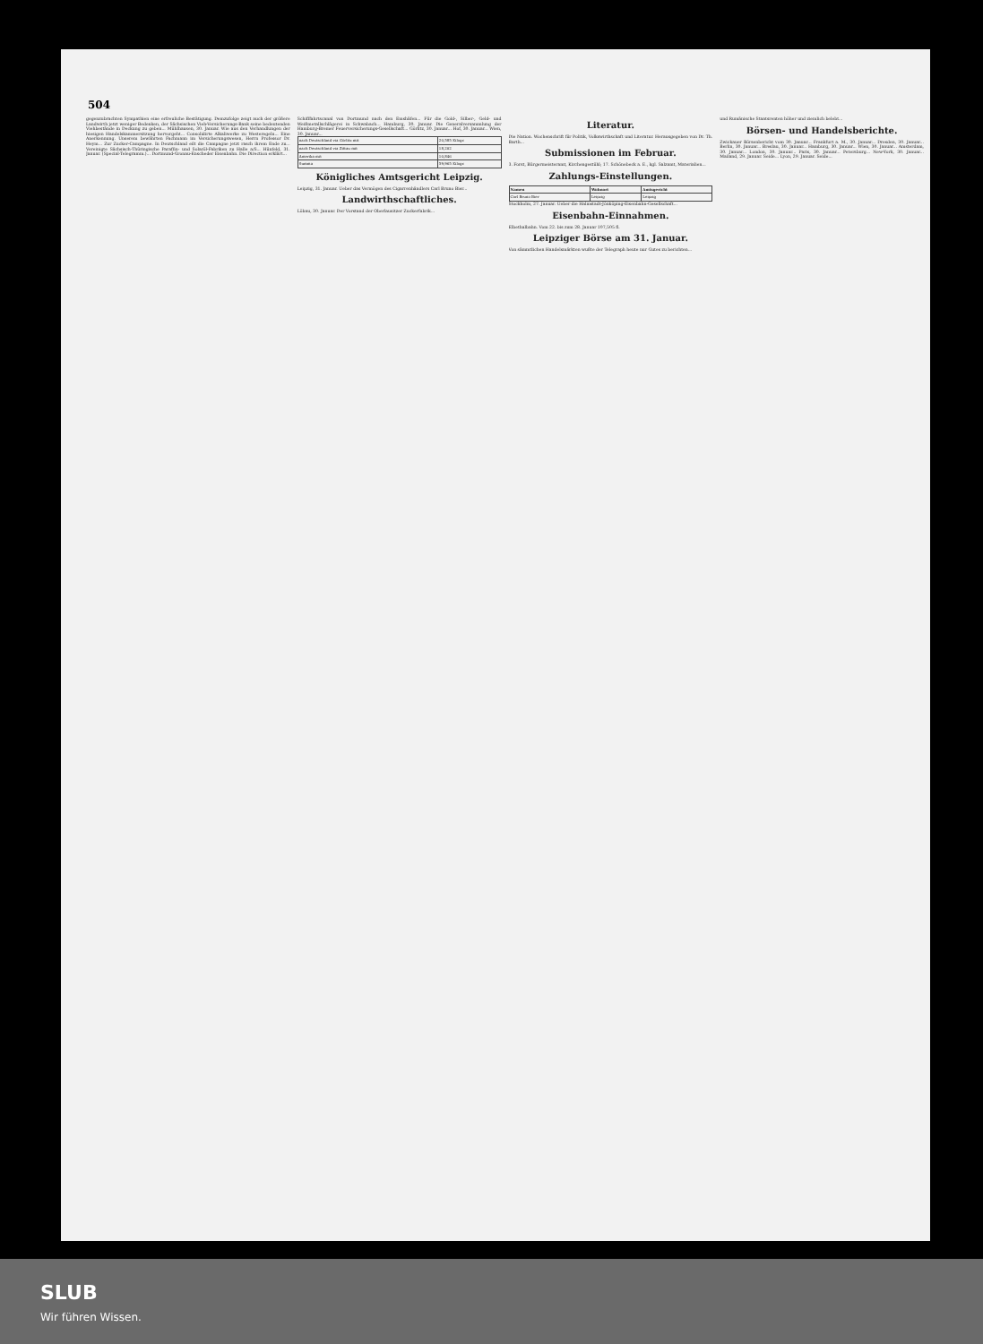504
gegenzubrachten Sympathien eine erfreuliche Bestätigung. Demzufolge zeigt auch der größere Landwirth jetzt weniger Bedenken, der Sächsischen Vieh-Versicherungs-Bank seine bedeutenden Viehbestände in Deckung zu geben... Mühlhausen, 30. Januar. Wie aus den Verhandlungen der hiesigen Handelskammersitzung hervorgeht... Consolidirte Alkaliwerke zu Westeregeln... Eine Anerkennung. Unserem bewährten Fachmann im Versicherungswesen, Herrn Professor Dr. Heym... Zur Zucker-Campagne. In Deutschland eilt die Campagne jetzt rasch ihrem Ende zu... Vereinigte Sächsisch-Thüringische Paraffin- und Solaröl-Fabriken zu Halle a/S... Hünfeld, 31. Januar. (Special-Telegramm.)... Dortmund-Gronau-Enscheder Eisenbahn. Die Direction erklärt...
Schifffahrtscanal von Dortmund nach den Emshäfen... Für die Gold-, Silber-, Geld- und Weißmetallschlägerei in Schwabach... Hamburg, 30. Januar. Die Generalversammlung der Hamburg-Bremer Feuerversicherungs-Gesellschaft... Görlitz, 30. Januar... Hof, 30. Januar... Wien, 30. Januar...
| nach Deutschland via Görlitz mit | 20,585 Kilogr. |
| nach Deutschland via Zittau mit | 18,202 |
| Amerika mit | 10,846 |
| Summa | 59,965 Kilogr. |
Königliches Amtsgericht Leipzig.
Leipzig, 31. Januar. Ueber das Vermögen des Cigarrenhändlers Carl Bruno Bier...
Landwirthschaftliches.
Löbau, 30. Januar. Der Vorstand der Oberlausitzer Zuckerfabrik...
Literatur.
Die Nation. Wochenschrift für Politik, Volkswirthschaft und Literatur. Herausgegeben von Dr. Th. Barth...
Submissionen im Februar.
3. Forst, Bürgermeisteramt, Kirchengestühl; 17. Schönebeck a. E., kgl. Salzamt, Materialien...
Zahlungs-Einstellungen.
| Namen | Wohnort | Amtsgericht |
| --- | --- | --- |
| Carl Bruno Bier | Leipzig | Leipzig |
Stockholm, 27. Januar. Ueber die Halmstadt-Jönköping-Eisenbahn-Gesellschaft...
Eisenbahn-Einnahmen.
Elbethalbahn. Vom 22. bis zum 28. Januar 107,505 fl.
Leipziger Börse am 31. Januar.
Von sämmtlichen Handelsmärkten wußte der Telegraph heute nur Gutes zu berichten...
und Rumänische Staatsrenten höher und ziemlich belebt...
Börsen- und Handelsberichte.
Zwickauer Börsenbericht vom 30. Januar... Frankfurt a. M., 30. Januar... Dresden, 30. Januar... Berlin, 30. Januar... Breslau, 30. Januar... Hamburg, 30. Januar... Wien, 30. Januar... Amsterdam, 30. Januar... London, 30. Januar... Paris, 30. Januar... Petersburg... New-York, 30. Januar... Mailand, 29. Januar. Seide... Lyon, 29. Januar. Seide...
SLUB
Wir führen Wissen.